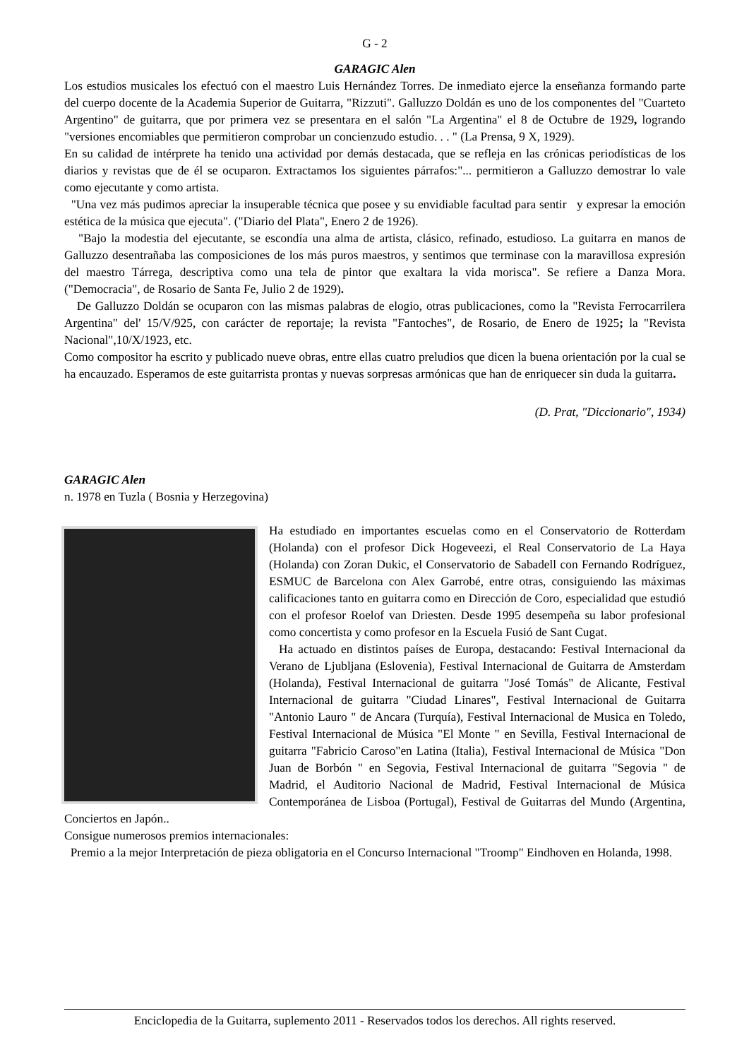G - 2
GARAGIC Alen
Los estudios musicales los efectuó con el maestro Luis Hernández Torres. De inmediato ejerce la enseñanza formando parte del cuerpo docente de la Academia Superior de Guitarra, "Rizzuti". Galluzzo Doldán es uno de los componentes del "Cuarteto Argentino" de guitarra, que por primera vez se presentara en el salón "La Argentina" el 8 de Octubre de 1929, logrando "versiones encomiables que permitieron comprobar un concienzudo estudio. . . " (La Prensa, 9 X, 1929).
En su calidad de intérprete ha tenido una actividad por demás destacada, que se refleja en las crónicas periodísticas de los diarios y revistas que de él se ocuparon. Extractamos los siguientes párrafos:"... permitieron a Galluzzo demostrar lo vale como ejecutante y como artista.
"Una vez más pudimos apreciar la insuperable técnica que posee y su envidiable facultad para sentir y expresar la emoción estética de la música que ejecuta". ("Diario del Plata", Enero 2 de 1926).
"Bajo la modestia del ejecutante, se escondía una alma de artista, clásico, refinado, estudioso. La guitarra en manos de Galluzzo desentrañaba las composiciones de los más puros maestros, y sentimos que terminase con la maravillosa expresión del maestro Tárrega, descriptiva como una tela de pintor que exaltara la vida morisca". Se refiere a Danza Mora. ("Democracia", de Rosario de Santa Fe, Julio 2 de 1929).
De Galluzzo Doldán se ocuparon con las mismas palabras de elogio, otras publicaciones, como la "Revista Ferrocarrilera Argentina" del' 15/V/925, con carácter de reportaje; la revista "Fantoches", de Rosario, de Enero de 1925; la "Revista Nacional",10/X/1923, etc.
Como compositor ha escrito y publicado nueve obras, entre ellas cuatro preludios que dicen la buena orientación por la cual se ha encauzado. Esperamos de este guitarrista prontas y nuevas sorpresas armónicas que han de enriquecer sin duda la guitarra.
(D. Prat, "Diccionario", 1934)
GARAGIC Alen
n. 1978 en Tuzla ( Bosnia y Herzegovina)
Ha estudiado en importantes escuelas como en el Conservatorio de Rotterdam (Holanda) con el profesor Dick Hogeveezi, el Real Conservatorio de La Haya (Holanda) con Zoran Dukic, el Conservatorio de Sabadell con Fernando Rodríguez, ESMUC de Barcelona con Alex Garrobé, entre otras, consiguiendo las máximas calificaciones tanto en guitarra como en Dirección de Coro, especialidad que estudió con el profesor Roelof van Driesten. Desde 1995 desempeña su labor profesional como concertista y como profesor en la Escuela Fusió de Sant Cugat.
Ha actuado en distintos países de Europa, destacando: Festival Internacional da Verano de Ljubljana (Eslovenia), Festival Internacional de Guitarra de Amsterdam (Holanda), Festival Internacional de guitarra "José Tomás" de Alicante, Festival Internacional de guitarra "Ciudad Linares", Festival Internacional de Guitarra "Antonio Lauro " de Ancara (Turquía), Festival Internacional de Musica en Toledo, Festival Internacional de Música "El Monte " en Sevilla, Festival Internacional de guitarra "Fabricio Caroso"en Latina (Italia), Festival Internacional de Música "Don Juan de Borbón " en Segovia, Festival Internacional de guitarra "Segovia " de Madrid, el Auditorio Nacional de Madrid, Festival Internacional de Música Contemporánea de Lisboa (Portugal), Festival de Guitarras del Mundo (Argentina, Conciertos en Japón..
Consigue numerosos premios internacionales:
Premio a la mejor Interpretación de pieza obligatoria en el Concurso Internacional "Troomp" Eindhoven en Holanda, 1998.
Enciclopedia de la Guitarra, suplemento 2011 - Reservados todos los derechos. All rights reserved.